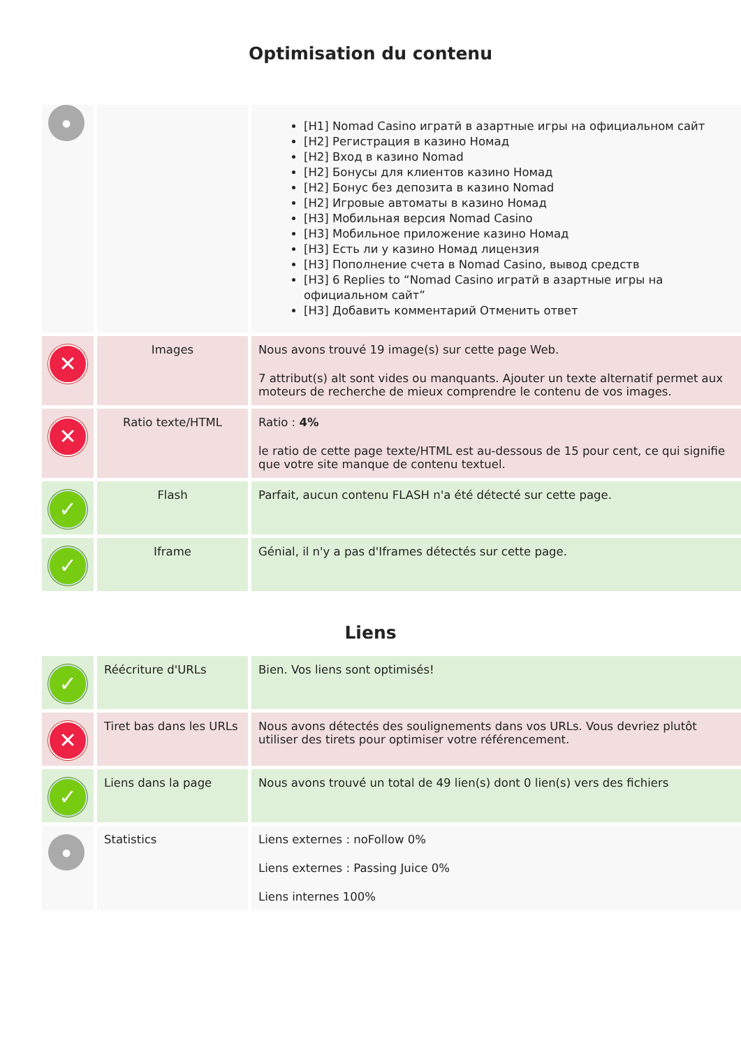Optimisation du contenu
| ● | | [H1] Nomad Casino игратй в азартные игры на официальном сайт [H2] Регистрация в казино Номад [H2] Вход в казино Nomad [H2] Бонусы для клиентов казино Номад [H2] Бонус без депозита в казино Nomad [H2] Игровые автоматы в казино Номад [H3] Мобильная версия Nomad Casino [H3] Мобильное приложение казино Номад [H3] Есть ли у казино Номад лицензия [H3] Пополнение счета в Nomad Casino, вывод средств [H3] 6 Replies to “Nomad Casino игратй в азартные игры на официальном сайт” [H3] Добавить комментарий Отменить ответ |
| ✕ | Images | Nous avons trouvé 19 image(s) sur cette page Web. 7 attribut(s) alt sont vides ou manquants. Ajouter un texte alternatif permet aux moteurs de recherche de mieux comprendre le contenu de vos images. |
| ✕ | Ratio texte/HTML | Ratio : 4% le ratio de cette page texte/HTML est au-dessous de 15 pour cent, ce qui signifie que votre site manque de contenu textuel. |
| ✓ | Flash | Parfait, aucun contenu FLASH n'a été détecté sur cette page. |
| ✓ | Iframe | Génial, il n'y a pas d'Iframes détectés sur cette page. |
Liens
| ✓ | Réécriture d'URLs | Bien. Vos liens sont optimisés! |
| ✕ | Tiret bas dans les URLs | Nous avons détectés des soulignements dans vos URLs. Vous devriez plutôt utiliser des tirets pour optimiser votre référencement. |
| ✓ | Liens dans la page | Nous avons trouvé un total de 49 lien(s) dont 0 lien(s) vers des fichiers |
| ● | Statistics | Liens externes : noFollow 0% Liens externes : Passing Juice 0% Liens internes 100% |